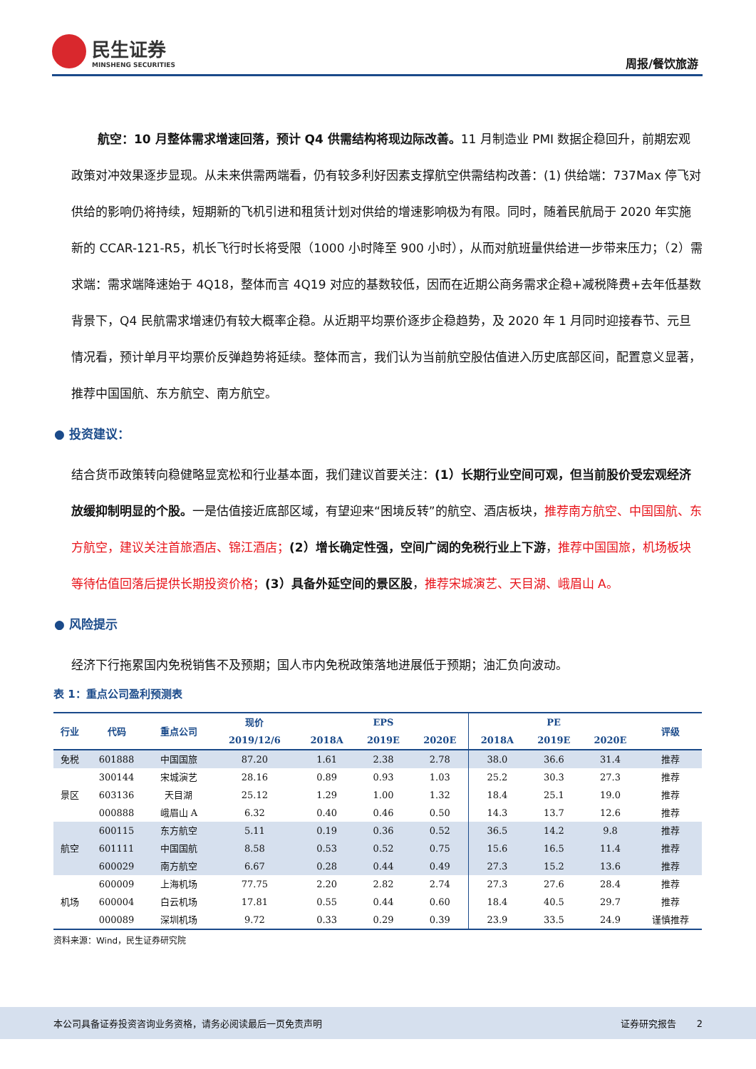民生证券
MINSHENG SECURITIES
周报/餐饮旅游
航空：10 月整体需求增速回落，预计 Q4 供需结构将现边际改善。11 月制造业 PMI 数据企稳回升，前期宏观政策对冲效果逐步显现。从未来供需两端看，仍有较多利好因素支撑航空供需结构改善：(1) 供给端：737Max 停飞对供给的影响仍将持续，短期新的飞机引进和租赁计划对供给的增速影响极为有限。同时，随着民航局于 2020 年实施新的 CCAR-121-R5，机长飞行时长将受限（1000 小时降至 900 小时），从而对航班量供给进一步带来压力；（2）需求端：需求端降速始于 4Q18，整体而言 4Q19 对应的基数较低，因而在近期公商务需求企稳+减税降费+去年低基数背景下，Q4 民航需求增速仍有较大概率企稳。从近期平均票价逐步企稳趋势，及 2020 年 1 月同时迎接春节、元旦情况看，预计单月平均票价反弹趋势将延续。整体而言，我们认为当前航空股估值进入历史底部区间，配置意义显著，推荐中国国航、东方航空、南方航空。
● 投资建议：
结合货币政策转向稳健略显宽松和行业基本面，我们建议首要关注：(1）长期行业空间可观，但当前股价受宏观经济放缓抑制明显的个股。一是估值接近底部区域，有望迎来“困境反转”的航空、酒店板块，推荐南方航空、中国国航、东方航空，建议关注首旅酒店、锦江酒店；(2）增长确定性强，空间广阔的免税行业上下游，推荐中国国旅，机场板块等待估值回落后提供长期投资价格；(3）具备外延空间的景区股，推荐宋城演艺、天目湖、峨眉山 A。
● 风险提示
经济下行拖累国内免税销售不及预期；国人市内免税政策落地进展低于预期；油汇负向波动。
表 1：重点公司盈利预测表
| 行业 | 代码 | 重点公司 | 现价 | EPS | | | PE | | | 评级 |
| --- | --- | --- | --- | --- | --- | --- | --- | --- | --- | --- |
| | | | 2019/12/6 | 2018A | 2019E | 2020E | 2018A | 2019E | 2020E | |
| 免税 | 601888 | 中国国旅 | 87.20 | 1.61 | 2.38 | 2.78 | 38.0 | 36.6 | 31.4 | 推荐 |
| 景区 | 300144 | 宋城演艺 | 28.16 | 0.89 | 0.93 | 1.03 | 25.2 | 30.3 | 27.3 | 推荐 |
| | 603136 | 天目湖 | 25.12 | 1.29 | 1.00 | 1.32 | 18.4 | 25.1 | 19.0 | 推荐 |
| | 000888 | 峨眉山 A | 6.32 | 0.40 | 0.46 | 0.50 | 14.3 | 13.7 | 12.6 | 推荐 |
| 航空 | 600115 | 东方航空 | 5.11 | 0.19 | 0.36 | 0.52 | 36.5 | 14.2 | 9.8 | 推荐 |
| | 601111 | 中国国航 | 8.58 | 0.53 | 0.52 | 0.75 | 15.6 | 16.5 | 11.4 | 推荐 |
| | 600029 | 南方航空 | 6.67 | 0.28 | 0.44 | 0.49 | 27.3 | 15.2 | 13.6 | 推荐 |
| 机场 | 600009 | 上海机场 | 77.75 | 2.20 | 2.82 | 2.74 | 27.3 | 27.6 | 28.4 | 推荐 |
| | 600004 | 白云机场 | 17.81 | 0.55 | 0.44 | 0.60 | 18.4 | 40.5 | 29.7 | 推荐 |
| | 000089 | 深圳机场 | 9.72 | 0.33 | 0.29 | 0.39 | 23.9 | 33.5 | 24.9 | 谨慎推荐 |
资料来源：Wind，民生证券研究院
本公司具备证券投资咨询业务资格，请务必阅读最后一页免责声明 证券研究报告 2